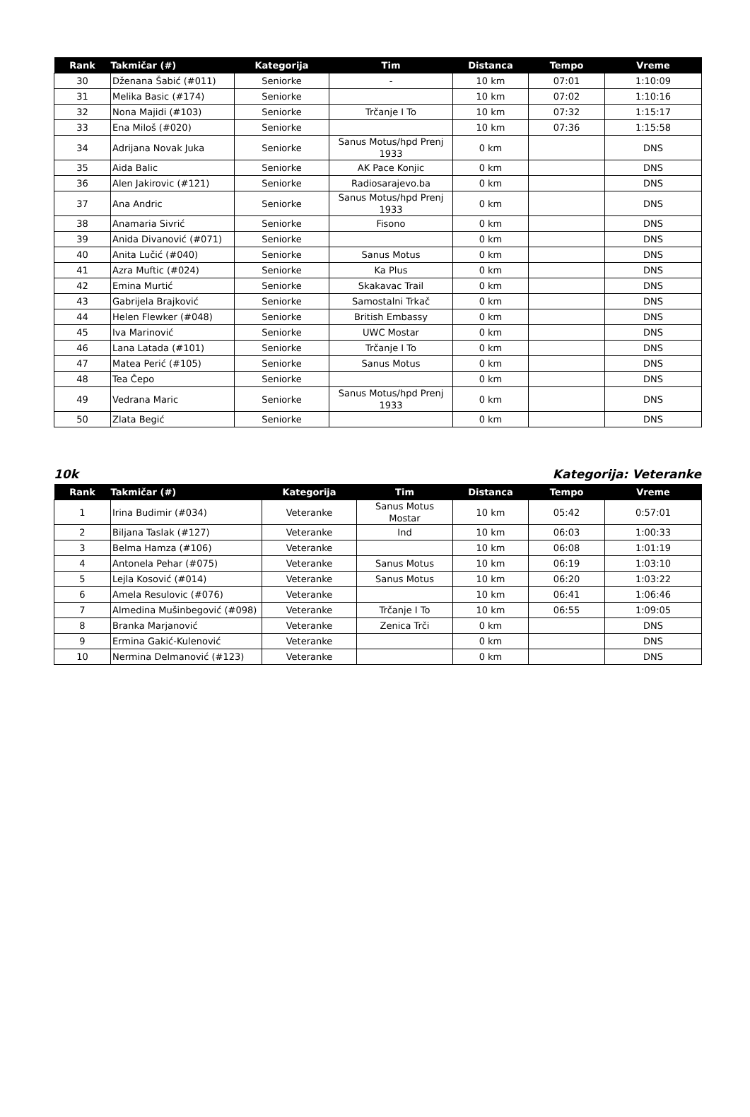| Rank | Takmičar (#) | Kategorija | Tim | Distanca | Tempo | Vreme |
| --- | --- | --- | --- | --- | --- | --- |
| 30 | Dženana Šabić (#011) | Seniorke | - | 10 km | 07:01 | 1:10:09 |
| 31 | Melika Basic (#174) | Seniorke | | 10 km | 07:02 | 1:10:16 |
| 32 | Nona Majidi (#103) | Seniorke | Trčanje I To | 10 km | 07:32 | 1:15:17 |
| 33 | Ena Miloš (#020) | Seniorke | | 10 km | 07:36 | 1:15:58 |
| 34 | Adrijana Novak Juka | Seniorke | Sanus Motus/hpd Prenj 1933 | 0 km | | DNS |
| 35 | Aida Balic | Seniorke | AK Pace Konjic | 0 km | | DNS |
| 36 | Alen Jakirovic (#121) | Seniorke | Radiosarajevo.ba | 0 km | | DNS |
| 37 | Ana Andric | Seniorke | Sanus Motus/hpd Prenj 1933 | 0 km | | DNS |
| 38 | Anamaria Sivrić | Seniorke | Fisono | 0 km | | DNS |
| 39 | Anida Divanović (#071) | Seniorke | | 0 km | | DNS |
| 40 | Anita Lučić (#040) | Seniorke | Sanus Motus | 0 km | | DNS |
| 41 | Azra Muftic (#024) | Seniorke | Ka Plus | 0 km | | DNS |
| 42 | Emina Murtić | Seniorke | Skakavac Trail | 0 km | | DNS |
| 43 | Gabrijela Brajković | Seniorke | Samostalni Trkač | 0 km | | DNS |
| 44 | Helen Flewker (#048) | Seniorke | British Embassy | 0 km | | DNS |
| 45 | Iva Marinović | Seniorke | UWC Mostar | 0 km | | DNS |
| 46 | Lana Latada (#101) | Seniorke | Trčanje I To | 0 km | | DNS |
| 47 | Matea Perić (#105) | Seniorke | Sanus Motus | 0 km | | DNS |
| 48 | Tea Čepo | Seniorke | | 0 km | | DNS |
| 49 | Vedrana Maric | Seniorke | Sanus Motus/hpd Prenj 1933 | 0 km | | DNS |
| 50 | Zlata Begić | Seniorke | | 0 km | | DNS |
10k Kategorija: Veteranke
| Rank | Takmičar (#) | Kategorija | Tim | Distanca | Tempo | Vreme |
| --- | --- | --- | --- | --- | --- | --- |
| 1 | Irina Budimir (#034) | Veteranke | Sanus Motus Mostar | 10 km | 05:42 | 0:57:01 |
| 2 | Biljana Taslak (#127) | Veteranke | Ind | 10 km | 06:03 | 1:00:33 |
| 3 | Belma Hamza (#106) | Veteranke | | 10 km | 06:08 | 1:01:19 |
| 4 | Antonela Pehar (#075) | Veteranke | Sanus Motus | 10 km | 06:19 | 1:03:10 |
| 5 | Lejla Kosović (#014) | Veteranke | Sanus Motus | 10 km | 06:20 | 1:03:22 |
| 6 | Amela Resulovic (#076) | Veteranke | | 10 km | 06:41 | 1:06:46 |
| 7 | Almedina Mušinbegović (#098) | Veteranke | Trčanje I To | 10 km | 06:55 | 1:09:05 |
| 8 | Branka Marjanović | Veteranke | Zenica Trči | 0 km | | DNS |
| 9 | Ermina Gakić-Kulenović | Veteranke | | 0 km | | DNS |
| 10 | Nermina Delmanović (#123) | Veteranke | | 0 km | | DNS |